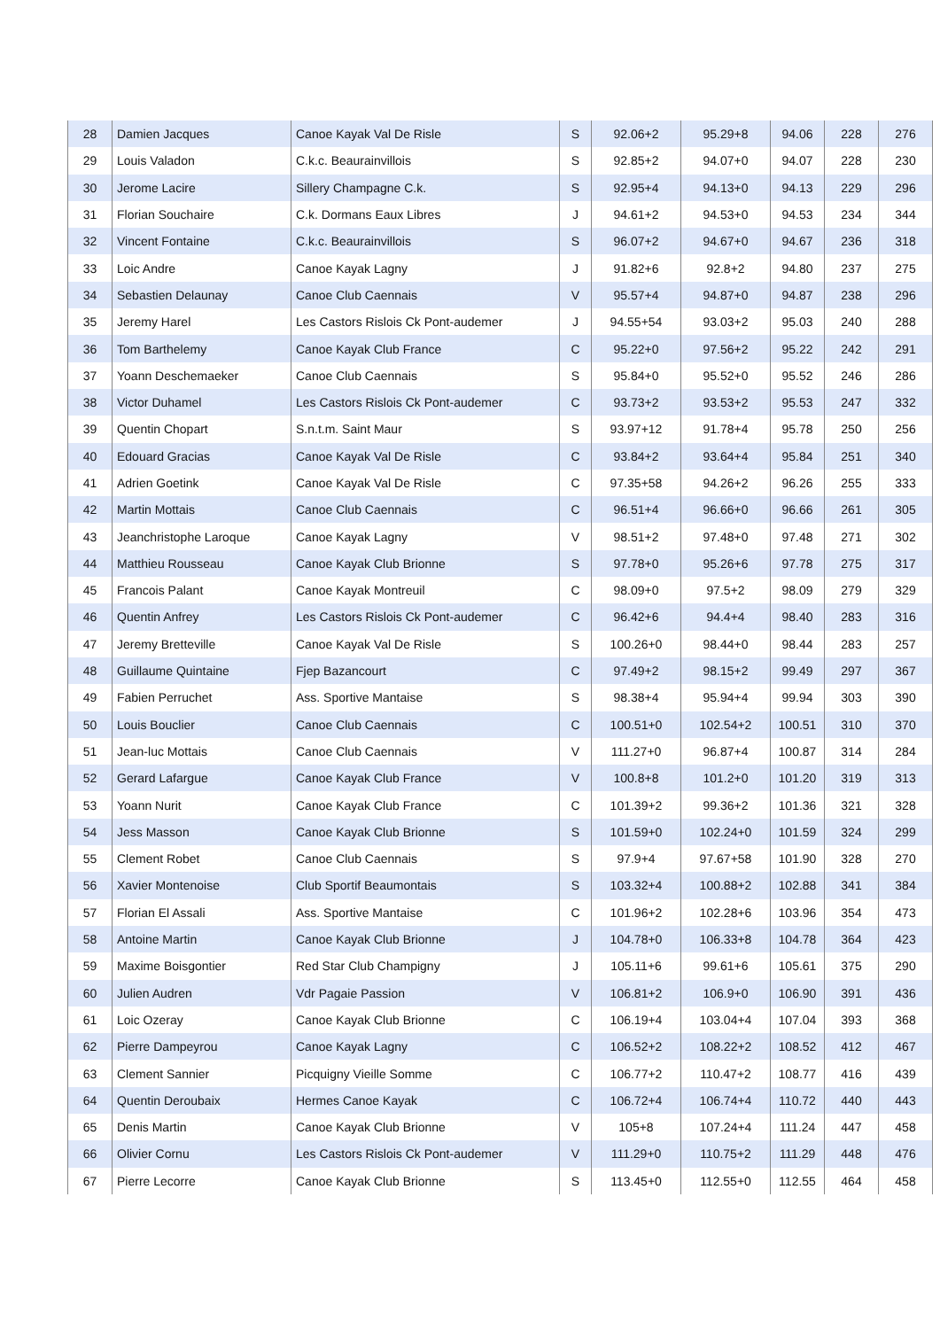| 28 | Damien Jacques | Canoe Kayak Val De Risle | S | 92.06+2 | 95.29+8 | 94.06 | 228 | 276 |
| 29 | Louis Valadon | C.k.c. Beaurainvillois | S | 92.85+2 | 94.07+0 | 94.07 | 228 | 230 |
| 30 | Jerome Lacire | Sillery Champagne C.k. | S | 92.95+4 | 94.13+0 | 94.13 | 229 | 296 |
| 31 | Florian Souchaire | C.k. Dormans Eaux Libres | J | 94.61+2 | 94.53+0 | 94.53 | 234 | 344 |
| 32 | Vincent Fontaine | C.k.c. Beaurainvillois | S | 96.07+2 | 94.67+0 | 94.67 | 236 | 318 |
| 33 | Loic Andre | Canoe Kayak Lagny | J | 91.82+6 | 92.8+2 | 94.80 | 237 | 275 |
| 34 | Sebastien Delaunay | Canoe Club Caennais | V | 95.57+4 | 94.87+0 | 94.87 | 238 | 296 |
| 35 | Jeremy Harel | Les Castors Rislois Ck Pont-audemer | J | 94.55+54 | 93.03+2 | 95.03 | 240 | 288 |
| 36 | Tom Barthelemy | Canoe Kayak Club France | C | 95.22+0 | 97.56+2 | 95.22 | 242 | 291 |
| 37 | Yoann Deschemaeker | Canoe Club Caennais | S | 95.84+0 | 95.52+0 | 95.52 | 246 | 286 |
| 38 | Victor Duhamel | Les Castors Rislois Ck Pont-audemer | C | 93.73+2 | 93.53+2 | 95.53 | 247 | 332 |
| 39 | Quentin Chopart | S.n.t.m. Saint Maur | S | 93.97+12 | 91.78+4 | 95.78 | 250 | 256 |
| 40 | Edouard Gracias | Canoe Kayak Val De Risle | C | 93.84+2 | 93.64+4 | 95.84 | 251 | 340 |
| 41 | Adrien Goetink | Canoe Kayak Val De Risle | C | 97.35+58 | 94.26+2 | 96.26 | 255 | 333 |
| 42 | Martin Mottais | Canoe Club Caennais | C | 96.51+4 | 96.66+0 | 96.66 | 261 | 305 |
| 43 | Jeanchristophe Laroque | Canoe Kayak Lagny | V | 98.51+2 | 97.48+0 | 97.48 | 271 | 302 |
| 44 | Matthieu Rousseau | Canoe Kayak Club Brionne | S | 97.78+0 | 95.26+6 | 97.78 | 275 | 317 |
| 45 | Francois Palant | Canoe Kayak Montreuil | C | 98.09+0 | 97.5+2 | 98.09 | 279 | 329 |
| 46 | Quentin Anfrey | Les Castors Rislois Ck Pont-audemer | C | 96.42+6 | 94.4+4 | 98.40 | 283 | 316 |
| 47 | Jeremy Bretteville | Canoe Kayak Val De Risle | S | 100.26+0 | 98.44+0 | 98.44 | 283 | 257 |
| 48 | Guillaume Quintaine | Fjep Bazancourt | C | 97.49+2 | 98.15+2 | 99.49 | 297 | 367 |
| 49 | Fabien Perruchet | Ass. Sportive Mantaise | S | 98.38+4 | 95.94+4 | 99.94 | 303 | 390 |
| 50 | Louis Bouclier | Canoe Club Caennais | C | 100.51+0 | 102.54+2 | 100.51 | 310 | 370 |
| 51 | Jean-luc Mottais | Canoe Club Caennais | V | 111.27+0 | 96.87+4 | 100.87 | 314 | 284 |
| 52 | Gerard Lafargue | Canoe Kayak Club France | V | 100.8+8 | 101.2+0 | 101.20 | 319 | 313 |
| 53 | Yoann Nurit | Canoe Kayak Club France | C | 101.39+2 | 99.36+2 | 101.36 | 321 | 328 |
| 54 | Jess Masson | Canoe Kayak Club Brionne | S | 101.59+0 | 102.24+0 | 101.59 | 324 | 299 |
| 55 | Clement Robet | Canoe Club Caennais | S | 97.9+4 | 97.67+58 | 101.90 | 328 | 270 |
| 56 | Xavier Montenoise | Club Sportif Beaumontais | S | 103.32+4 | 100.88+2 | 102.88 | 341 | 384 |
| 57 | Florian El Assali | Ass. Sportive Mantaise | C | 101.96+2 | 102.28+6 | 103.96 | 354 | 473 |
| 58 | Antoine Martin | Canoe Kayak Club Brionne | J | 104.78+0 | 106.33+8 | 104.78 | 364 | 423 |
| 59 | Maxime Boisgontier | Red Star Club Champigny | J | 105.11+6 | 99.61+6 | 105.61 | 375 | 290 |
| 60 | Julien Audren | Vdr Pagaie Passion | V | 106.81+2 | 106.9+0 | 106.90 | 391 | 436 |
| 61 | Loic Ozeray | Canoe Kayak Club Brionne | C | 106.19+4 | 103.04+4 | 107.04 | 393 | 368 |
| 62 | Pierre Dampeyrou | Canoe Kayak Lagny | C | 106.52+2 | 108.22+2 | 108.52 | 412 | 467 |
| 63 | Clement Sannier | Picquigny Vieille Somme | C | 106.77+2 | 110.47+2 | 108.77 | 416 | 439 |
| 64 | Quentin Deroubaix | Hermes Canoe Kayak | C | 106.72+4 | 106.74+4 | 110.72 | 440 | 443 |
| 65 | Denis Martin | Canoe Kayak Club Brionne | V | 105+8 | 107.24+4 | 111.24 | 447 | 458 |
| 66 | Olivier Cornu | Les Castors Rislois Ck Pont-audemer | V | 111.29+0 | 110.75+2 | 111.29 | 448 | 476 |
| 67 | Pierre Lecorre | Canoe Kayak Club Brionne | S | 113.45+0 | 112.55+0 | 112.55 | 464 | 458 |